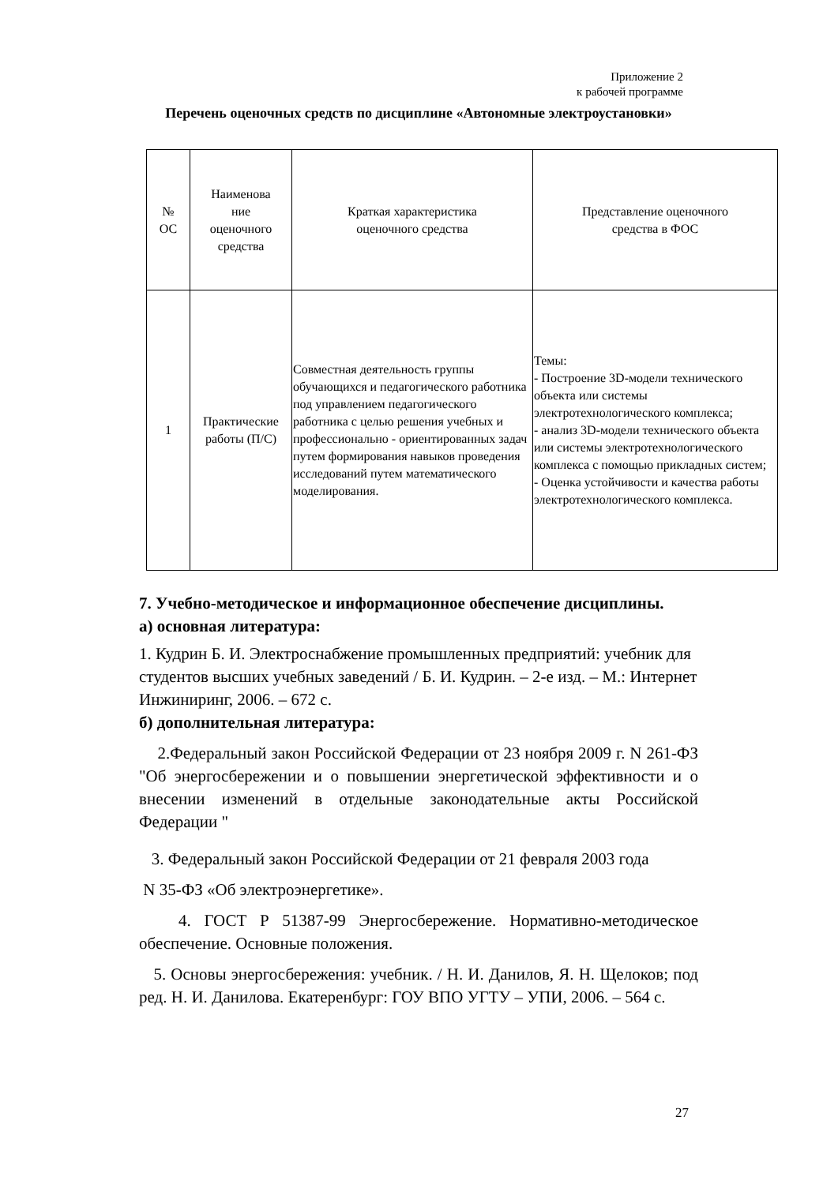Приложение 2
к рабочей программе
Перечень оценочных средств по дисциплине «Автономные электроустановки»
| № ОС | Наименова ние оценочного средства | Краткая характеристика оценочного средства | Представление оценочного средства в ФОС |
| --- | --- | --- | --- |
| 1 | Практические работы (П/С) | Совместная деятельность группы обучающихся и педагогического работника под управлением педагогического работника с целью решения учебных и профессионально - ориентированных задач путем формирования навыков проведения исследований путем математического моделирования. | Темы: - Построение 3D-модели технического объекта или системы электротехнологического комплекса; - анализ 3D-модели технического объекта или системы электротехнологического комплекса с помощью прикладных систем; - Оценка устойчивости и качества работы электротехнологического комплекса. |
7. Учебно-методическое и информационное обеспечение дисциплины.
а) основная литература:
1. Кудрин Б. И. Электроснабжение промышленных предприятий: учебник для студентов высших учебных заведений / Б. И. Кудрин. – 2-е изд. – М.: Интернет Инжиниринг, 2006. – 672 с.
б) дополнительная литература:
2.Федеральный закон Российской Федерации от 23 ноября 2009 г. N 261-ФЗ "Об энергосбережении и о повышении энергетической эффективности и о внесении изменений в отдельные законодательные акты Российской Федерации "
3. Федеральный закон Российской Федерации от 21 февраля 2003 года
N 35-ФЗ «Об электроэнергетике».
4. ГОСТ Р 51387-99 Энергосбережение. Нормативно-методическое обеспечение. Основные положения.
5. Основы энергосбережения: учебник. / Н. И. Данилов, Я. Н. Щелоков; под ред. Н. И. Данилова. Екатеренбург: ГОУ ВПО УГТУ – УПИ, 2006. – 564 с.
27